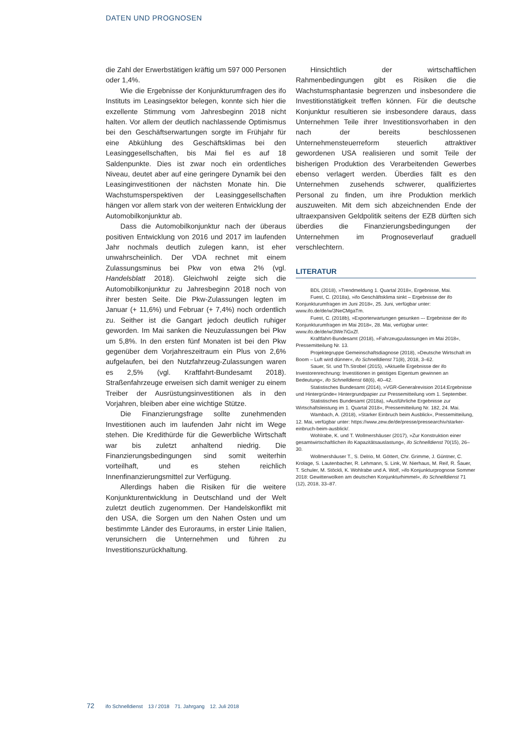DATEN UND PROGNOSEN
die Zahl der Erwerbstätigen kräftig um 597 000 Personen oder 1,4%.
Wie die Ergebnisse der Konjunkturumfragen des ifo Instituts im Leasingsektor belegen, konnte sich hier die exzellente Stimmung vom Jahresbeginn 2018 nicht halten. Vor allem der deutlich nachlassende Optimismus bei den Geschäftserwartungen sorgte im Frühjahr für eine Abkühlung des Geschäftsklimas bei den Leasinggesellschaften, bis Mai fiel es auf 18 Saldenpunkte. Dies ist zwar noch ein ordentliches Niveau, deutet aber auf eine geringere Dynamik bei den Leasinginvestitionen der nächsten Monate hin. Die Wachstumsperspektiven der Leasinggesellschaften hängen vor allem stark von der weiteren Entwicklung der Automobilkonjunktur ab.
Dass die Automobilkonjunktur nach der überaus positiven Entwicklung von 2016 und 2017 im laufenden Jahr nochmals deutlich zulegen kann, ist eher unwahrscheinlich. Der VDA rechnet mit einem Zulassungsminus bei Pkw von etwa 2% (vgl. Handelsblatt 2018). Gleichwohl zeigte sich die Automobilkonjunktur zu Jahresbeginn 2018 noch von ihrer besten Seite. Die Pkw-Zulassungen legten im Januar (+ 11,6%) und Februar (+ 7,4%) noch ordentlich zu. Seither ist die Gangart jedoch deutlich ruhiger geworden. Im Mai sanken die Neuzulassungen bei Pkw um 5,8%. In den ersten fünf Monaten ist bei den Pkw gegenüber dem Vorjahreszeitraum ein Plus von 2,6% aufgelaufen, bei den Nutzfahrzeug-Zulassungen waren es 2,5% (vgl. Kraftfahrt-Bundesamt 2018). Straßenfahrzeuge erweisen sich damit weniger zu einem Treiber der Ausrüstungsinvestitionen als in den Vorjahren, bleiben aber eine wichtige Stütze.
Die Finanzierungsfrage sollte zunehmenden Investitionen auch im laufenden Jahr nicht im Wege stehen. Die Kredithürde für die Gewerbliche Wirtschaft war bis zuletzt anhaltend niedrig. Die Finanzierungsbedingungen sind somit weiterhin vorteilhaft, und es stehen reichlich Innenfinanzierungsmittel zur Verfügung.
Allerdings haben die Risiken für die weitere Konjunkturentwicklung in Deutschland und der Welt zuletzt deutlich zugenommen. Der Handelskonflikt mit den USA, die Sorgen um den Nahen Osten und um bestimmte Länder des Euroraums, in erster Linie Italien, verunsichern die Unternehmen und führen zu Investitionszurückhaltung.
Hinsichtlich der wirtschaftlichen Rahmenbedingungen gibt es Risiken die die Wachstumsphantasie begrenzen und insbesondere die Investitionstätigkeit treffen können. Für die deutsche Konjunktur resultieren sie insbesondere daraus, dass Unternehmen Teile ihrer Investitionsvorhaben in den nach der bereits beschlossenen Unternehmensteuerreform steuerlich attraktiver gewordenen USA realisieren und somit Teile der bisherigen Produktion des Verarbeitenden Gewerbes ebenso verlagert werden. Überdies fällt es den Unternehmen zusehends schwerer, qualifiziertes Personal zu finden, um ihre Produktion merklich auszuweiten. Mit dem sich abzeichnenden Ende der ultraexpansiven Geldpolitik seitens der EZB dürften sich überdies die Finanzierungsbedingungen der Unternehmen im Prognoseverlauf graduell verschlechtern.
LITERATUR
BDL (2018), »Trendmeldung 1. Quartal 2018«, Ergebnisse, Mai.
Fuest, C. (2018a), »ifo Geschäftsklima sinkt – Ergebnisse der ifo Konjunkturumfragen im Juni 2018«, 25. Juni, verfügbar unter: www.ifo.de/de/w/3NeCMgaTm.
Fuest, C. (2018b), »Exporterwartungen gesunken –- Ergebnisse der ifo Konjunkturumfragen im Mai 2018«, 28. Mai, verfügbar unter: www.ifo.de/de/w/3We7iGxZf.
Kraftfahrt-Bundesamt (2018), »Fahrzeugzulassungen im Mai 2018«, Pressemitteilung Nr. 13.
Projektegruppe Gemeinschaftsdiagnose (2018), »Deutsche Wirtschaft im Boom – Luft wird dünner«, ifo Schnelldienst 71(8), 2018, 3–62.
Sauer, St. und Th.Strobel (2015), »Aktuelle Ergebnisse der ifo Investorenrechnung: Investitionen in geistiges Eigentum gewinnen an Bedeutung«, ifo Schnelldienst 68(6), 40–42.
Statistisches Bundesamt (2014), »VGR-Generalrevision 2014:Ergebnisse und Hintergründe« Hintergrundpapier zur Pressemitteilung vom 1. September.
Statistisches Bundesamt (2018a), »Ausführliche Ergebnisse zur Wirtschaftsleistung im 1. Quartal 2018«, Pressemitteilung Nr. 182, 24. Mai.
Wambach, A. (2018), »Starker Einbruch beim Ausblick«, Pressemitteilung, 12. Mai, verfügbar unter: https://www.zew.de/de/presse/pressearchiv/starker-einbruch-beim-ausblick/.
Wohlrabe, K. und T. Wollmershäuser (2017), »Zur Konstruktion einer gesamtwirtschaftlichen ifo Kapazitätsauslastung«, ifo Schnelldienst 70(15), 26–30.
Wollmershäuser T., S. Delrio, M. Göttert, Chr. Grimme, J. Güntner, C. Krolage, S. Lautenbacher, R. Lehmann, S. Link, W. Nierhaus, M. Reif, R. Šauer, T. Schuler, M. Stöckli, K. Wohlrabe und A. Wolf, »ifo Konjunkturprognose Sommer 2018: Gewitterwolken am deutschen Konjunkturhimmel«, ifo Schnelldienst 71 (12), 2018, 33–87.
72 ifo Schnelldienst 13 / 2018 71. Jahrgang 12. Juli 2018